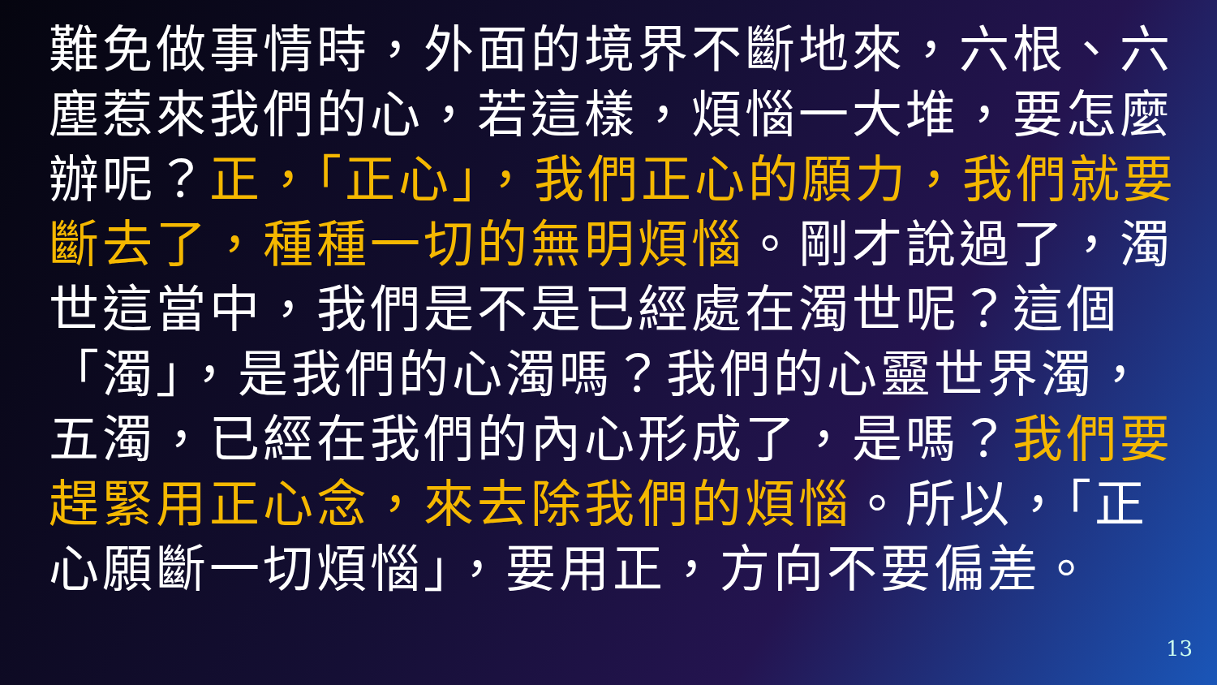難免做事情時，外面的境界不斷地來，六根、六塵惹來我們的心，若這樣，煩惱一大堆，要怎麼辦呢？正，「正心」，我們正心的願力，我們就要斷去了，種種一切的無明煩惱。剛才說過了，濁世這當中，我們是不是已經處在濁世呢？這個「濁」，是我們的心濁嗎？我們的心靈世界濁，五濁，已經在我們的內心形成了，是嗎？我們要趕緊用正心念，來去除我們的煩惱。所以，「正心願斷一切煩惱」，要用正，方向不要偏差。
13